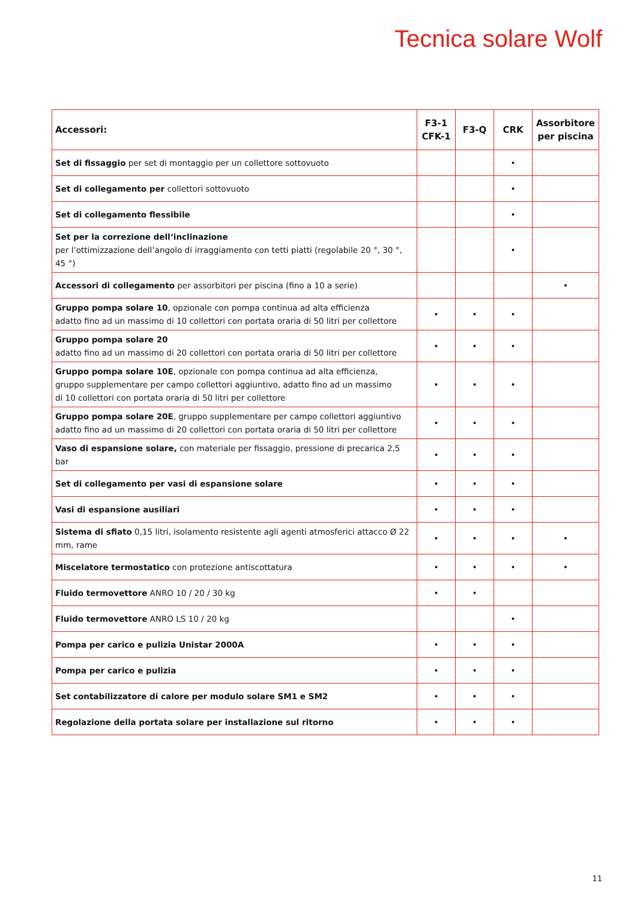Tecnica solare Wolf
| Accessori: | F3-1 CFK-1 | F3-Q | CRK | Assorbitore per piscina |
| --- | --- | --- | --- | --- |
| Set di fissaggio per set di montaggio per un collettore sottovuoto | | | • | |
| Set di collegamento per collettori sottovuoto | | | • | |
| Set di collegamento flessibile | | | • | |
| Set per la correzione dell‘inclinazione per l’ottimizzazione dell’angolo di irraggiamento con tetti piatti (regolabile 20 °, 30 °, 45 °) | | | • | |
| Accessori di collegamento per assorbitori per piscina (fino a 10 a serie) | | | | • |
| Gruppo pompa solare 10 , opzionale con pompa continua ad alta efficienza adatto fino ad un massimo di 10 collettori con portata oraria di 50 litri per collettore | • | • | • | |
| Gruppo pompa solare 20 adatto fino ad un massimo di 20 collettori con portata oraria di 50 litri per collettore | • | • | • | |
| Gruppo pompa solare 10E , opzionale con pompa continua ad alta efficienza, gruppo supplementare per campo collettori aggiuntivo, adatto fino ad un massimo di 10 collettori con portata oraria di 50 litri per collettore | • | • | • | |
| Gruppo pompa solare 20E , gruppo supplementare per campo collettori aggiuntivo adatto fino ad un massimo di 20 collettori con portata oraria di 50 litri per collettore | • | • | • | |
| Vaso di espansione solare, con materiale per fissaggio, pressione di precarica 2,5 bar | • | • | • | |
| Set di collegamento per vasi di espansione solare | • | • | • | |
| Vasi di espansione ausiliari | • | • | • | |
| Sistema di sfiato 0,15 litri, isolamento resistente agli agenti atmosferici attacco Ø 22 mm, rame | • | • | • | • |
| Miscelatore termostatico con protezione antiscottatura | • | • | • | • |
| Fluido termovettore ANRO 10 / 20 / 30 kg | • | • | | |
| Fluido termovettore ANRO LS 10 / 20 kg | | | • | |
| Pompa per carico e pulizia Unistar 2000A | • | • | • | |
| Pompa per carico e pulizia | • | • | • | |
| Set contabilizzatore di calore per modulo solare SM1 e SM2 | • | • | • | |
| Regolazione della portata solare per installazione sul ritorno | • | • | • | |
11